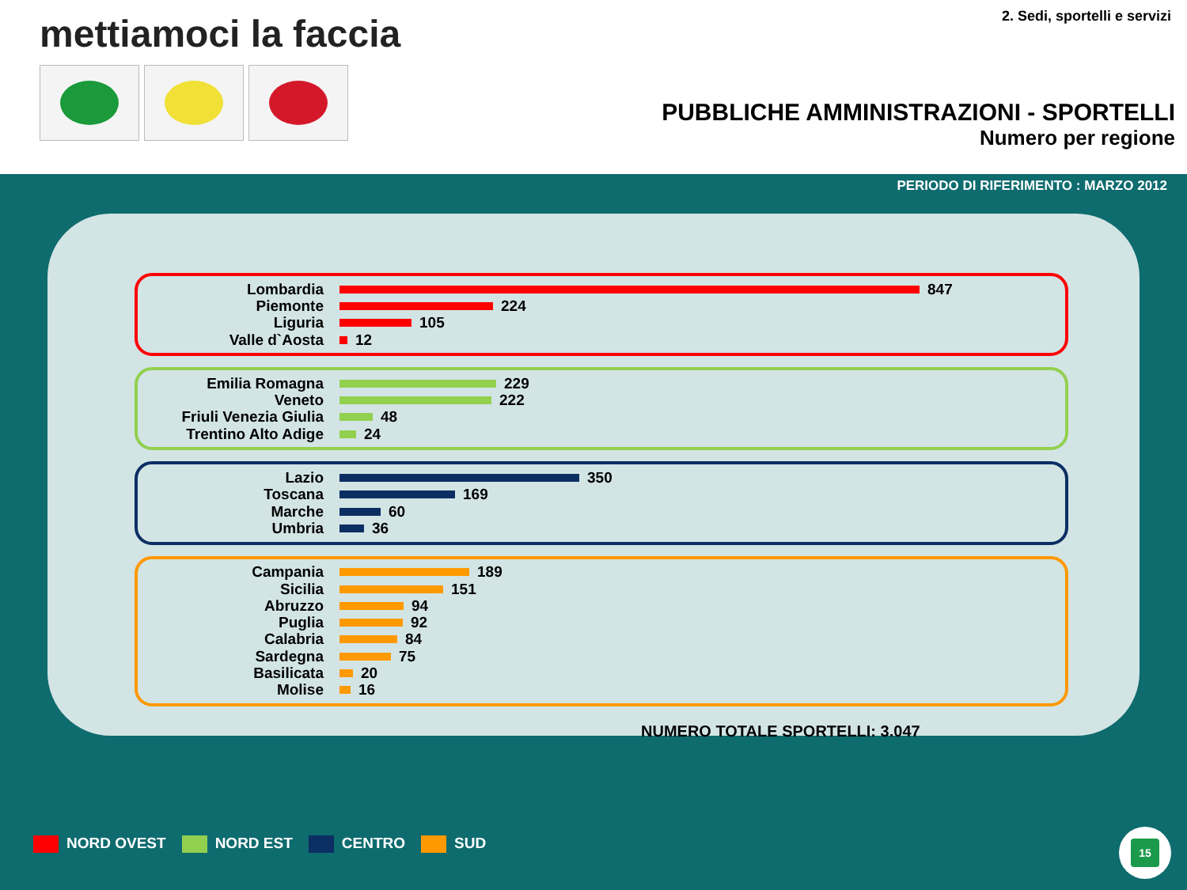mettiamoci la faccia 2. Sedi, sportelli e servizi
PUBBLICHE AMMINISTRAZIONI - SPORTELLI
Numero per regione
PERIODO DI RIFERIMENTO : MARZO 2012
Lombardia 847
Piemonte 224
Liguria 105
Valle d`Aosta 12
Emilia Romagna 229
Veneto 222
Friuli Venezia Giulia 48
Trentino Alto Adige 24
Lazio 350
Toscana 169
Marche 60
Umbria 36
Campania 189
Sicilia 151
Abruzzo 94
Puglia 92
Calabria 84
Sardegna 75
Basilicata 20
Molise 16
NUMERO TOTALE SPORTELLI: 3.047
NORD OVEST NORD EST CENTRO SUD
15